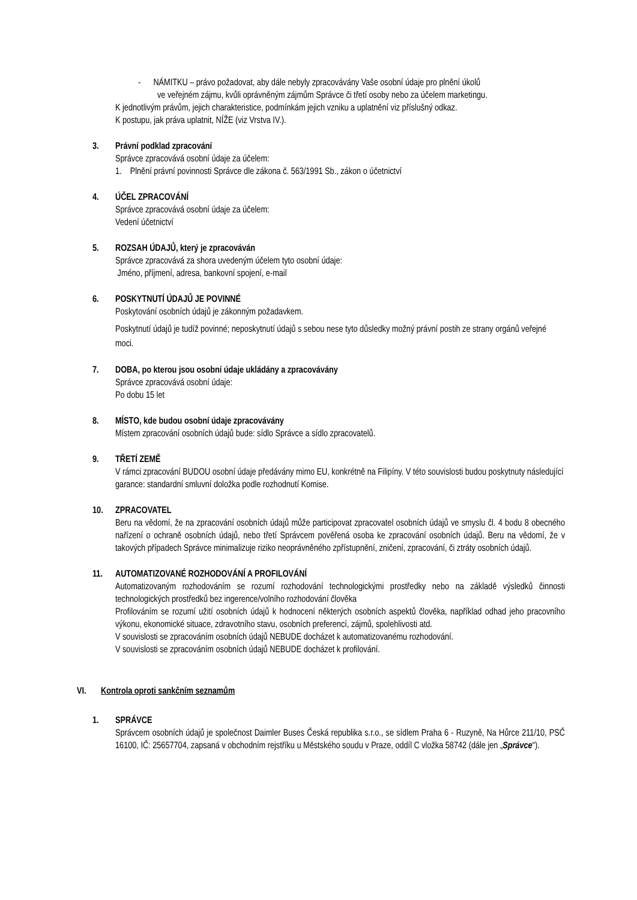- NÁMITKU – právo požadovat, aby dále nebyly zpracovávány Vaše osobní údaje pro plnění úkolů
ve veřejném zájmu, kvůli oprávněným zájmům Správce či třetí osoby nebo za účelem marketingu.
K jednotlivým právům, jejich charakteristice, podmínkám jejich vzniku a uplatnění viz příslušný odkaz.
K postupu, jak práva uplatnit, NÍŽE (viz Vrstva IV.).
3. Právní podklad zpracování
Správce zpracovává osobní údaje za účelem:
1. Plnění právní povinnosti Správce dle zákona č. 563/1991 Sb., zákon o účetnictví
4. ÚČEL ZPRACOVÁNÍ
Správce zpracovává osobní údaje za účelem:
Vedení účetnictví
5. ROZSAH ÚDAJŮ, který je zpracováván
Správce zpracovává za shora uvedeným účelem tyto osobní údaje:
Jméno, příjmení, adresa, bankovní spojení, e-mail
6. POSKYTNUTÍ ÚDAJŮ JE POVINNÉ
Poskytování osobních údajů je zákonným požadavkem.
Poskytnutí údajů je tudíž povinné; neposkytnutí údajů s sebou nese tyto důsledky možný právní postih ze strany orgánů veřejné moci.
7. DOBA, po kterou jsou osobní údaje ukládány a zpracovávány
Správce zpracovává osobní údaje:
Po dobu 15 let
8. MÍSTO, kde budou osobní údaje zpracovávány
Místem zpracování osobních údajů bude: sídlo Správce a sídlo zpracovatelů.
9. TŘETÍ ZEMĚ
V rámci zpracování BUDOU osobní údaje předávány mimo EU, konkrétně na Filipíny. V této souvislosti budou poskytnuty následující garance: standardní smluvní doložka podle rozhodnutí Komise.
10. ZPRACOVATEL
Beru na vědomí, že na zpracování osobních údajů může participovat zpracovatel osobních údajů ve smyslu čl. 4 bodu 8 obecného nařízení o ochraně osobních údajů, nebo třetí Správcem pověřená osoba ke zpracování osobních údajů. Beru na vědomí, že v takových případech Správce minimalizuje riziko neoprávněného zpřístupnění, zničení, zpracování, či ztráty osobních údajů.
11. AUTOMATIZOVANÉ ROZHODOVÁNÍ A PROFILOVÁNÍ
Automatizovaným rozhodováním se rozumí rozhodování technologickými prostředky nebo na základě výsledků činnosti technologických prostředků bez ingerence/volního rozhodování člověka
Profilováním se rozumí užití osobních údajů k hodnocení některých osobních aspektů člověka, například odhad jeho pracovního výkonu, ekonomické situace, zdravotního stavu, osobních preferencí, zájmů, spolehlivosti atd.
V souvislosti se zpracováním osobních údajů NEBUDE docházet k automatizovanému rozhodování.
V souvislosti se zpracováním osobních údajů NEBUDE docházet k profilování.
VI. Kontrola oproti sankčním seznamům
1. SPRÁVCE
Správcem osobních údajů je společnost Daimler Buses Česká republika s.r.o., se sídlem Praha 6 - Ruzyně, Na Hůrce 211/10, PSČ 16100, IČ: 25657704, zapsaná v obchodním rejstříku u Městského soudu v Praze, oddíl C vložka 58742 (dále jen „Správce“).